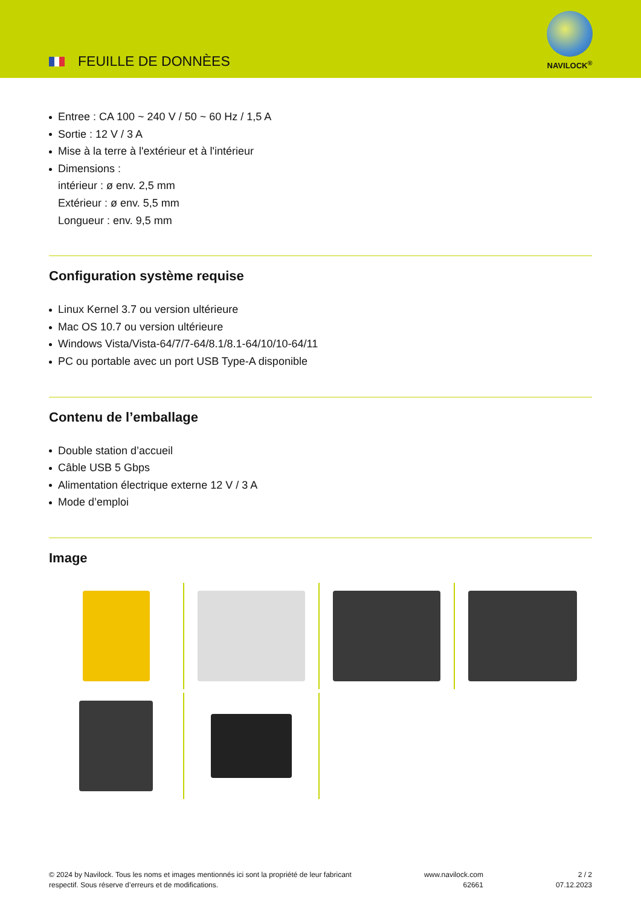FEUILLE DE DONNÈES
NAVILOCK<sup>®</sup>
Entree : CA 100 ~ 240 V / 50 ~ 60 Hz / 1,5 A
Sortie : 12 V / 3 A
Mise à la terre à l'extérieur et à l'intérieur
Dimensions :
intérieur : ø env. 2,5 mm
Extérieur : ø env. 5,5 mm
Longueur : env. 9,5 mm
Configuration système requise
Linux Kernel 3.7 ou version ultérieure
Mac OS 10.7 ou version ultérieure
Windows Vista/Vista-64/7/7-64/8.1/8.1-64/10/10-64/11
PC ou portable avec un port USB Type-A disponible
Contenu de l’emballage
Double station d’accueil
Câble USB 5 Gbps
Alimentation électrique externe 12 V / 3 A
Mode d’emploi
Image
© 2024 by Navilock. Tous les noms et images mentionnés ici sont la propriété de leur fabricant
respectif. Sous réserve d’erreurs et de modifications.
www.navilock.com
62661
2 / 2
07.12.2023